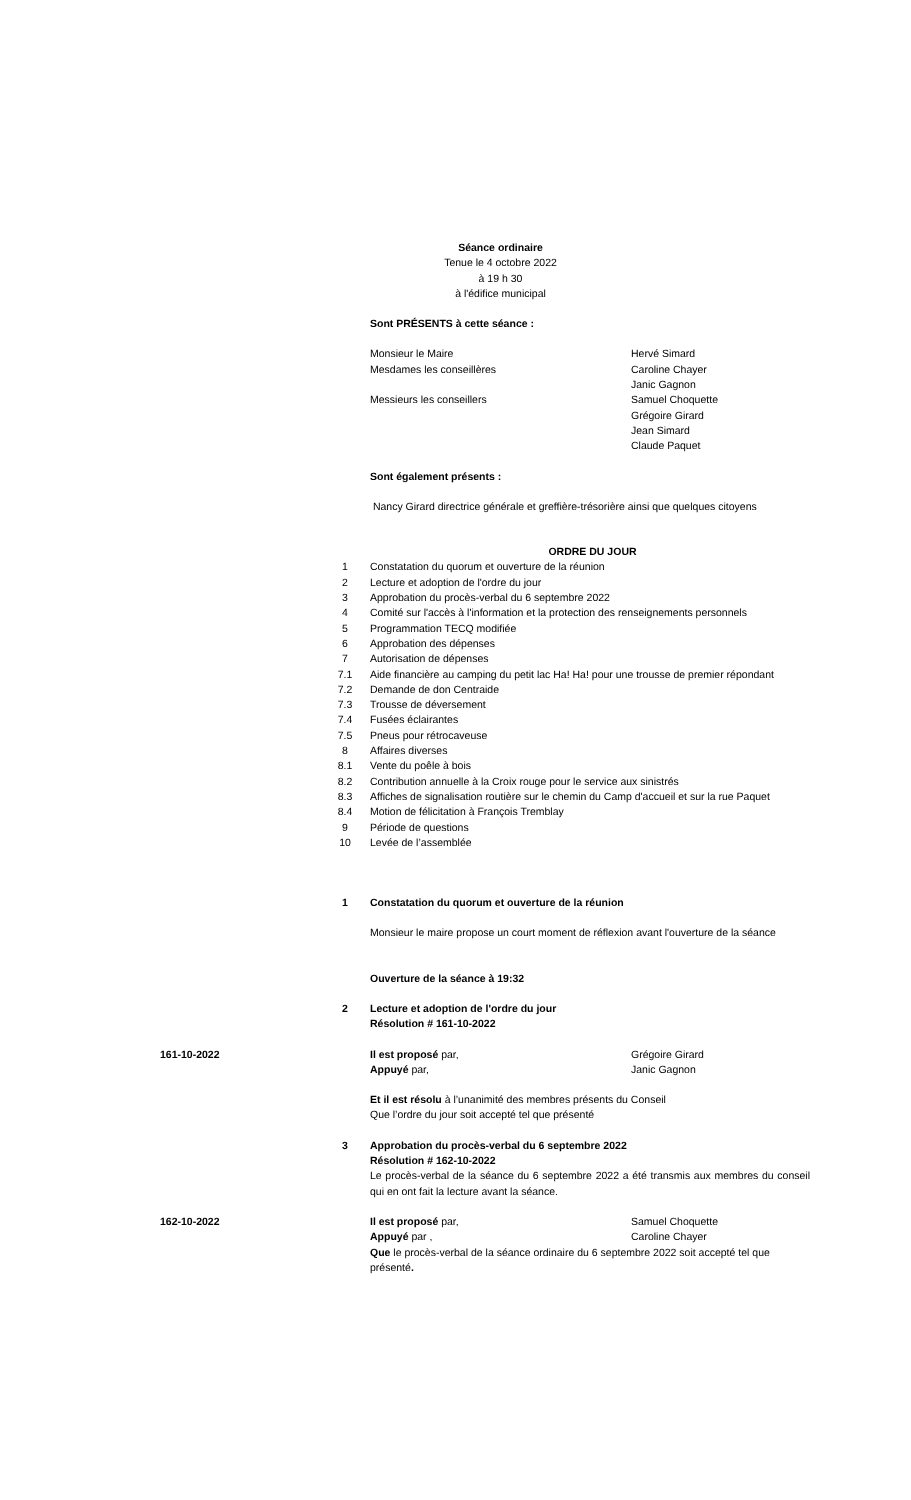Séance ordinaire
Tenue le 4 octobre 2022
à 19 h 30
à l'édifice municipal
Sont PRÉSENTS à cette séance :
Monsieur le Maire Hervé Simard
Mesdames les conseillères Caroline Chayer
Janic Gagnon
Messieurs les conseillers Samuel Choquette
Grégoire Girard
Jean Simard
Claude Paquet
Sont également présents :
Nancy Girard directrice générale et greffière-trésorière ainsi que quelques citoyens
ORDRE DU JOUR
1 Constatation du quorum et ouverture de la réunion
2 Lecture et adoption de l'ordre du jour
3 Approbation du procès-verbal du 6 septembre 2022
4 Comité sur l'accès à l'information et la protection des renseignements personnels
5 Programmation TECQ modifiée
6 Approbation des dépenses
7 Autorisation de dépenses
7.1 Aide financière au camping du petit lac Ha! Ha! pour une trousse de premier répondant
7.2 Demande de don Centraide
7.3 Trousse de déversement
7.4 Fusées éclairantes
7.5 Pneus pour rétrocaveuse
8 Affaires diverses
8.1 Vente du poêle à bois
8.2 Contribution annuelle à la Croix rouge pour le service aux sinistrés
8.3 Affiches de signalisation routière sur le chemin du Camp d'accueil et sur la rue Paquet
8.4 Motion de félicitation à François Tremblay
9 Période de questions
10 Levée de l’assemblée
1 Constatation du quorum et ouverture de la réunion
Monsieur le maire propose un court moment de réflexion avant l'ouverture de la séance
Ouverture de la séance à 19:32
2 Lecture et adoption de l'ordre du jour
Résolution # 161-10-2022
161-10-2022 Il est proposé par,
Appuyé par,
Grégoire Girard
Janic Gagnon
Et il est résolu à l’unanimité des membres présents du Conseil
Que l’ordre du jour soit accepté tel que présenté
3 Approbation du procès-verbal du 6 septembre 2022
Résolution # 162-10-2022
Le procès-verbal de la séance du 6 septembre 2022 a été transmis aux membres du conseil qui en ont fait la lecture avant la séance.
162-10-2022 Il est proposé par,
Appuyé par ,
Samuel Choquette
Caroline Chayer
Que le procès-verbal de la séance ordinaire du 6 septembre 2022 soit accepté tel que présenté.